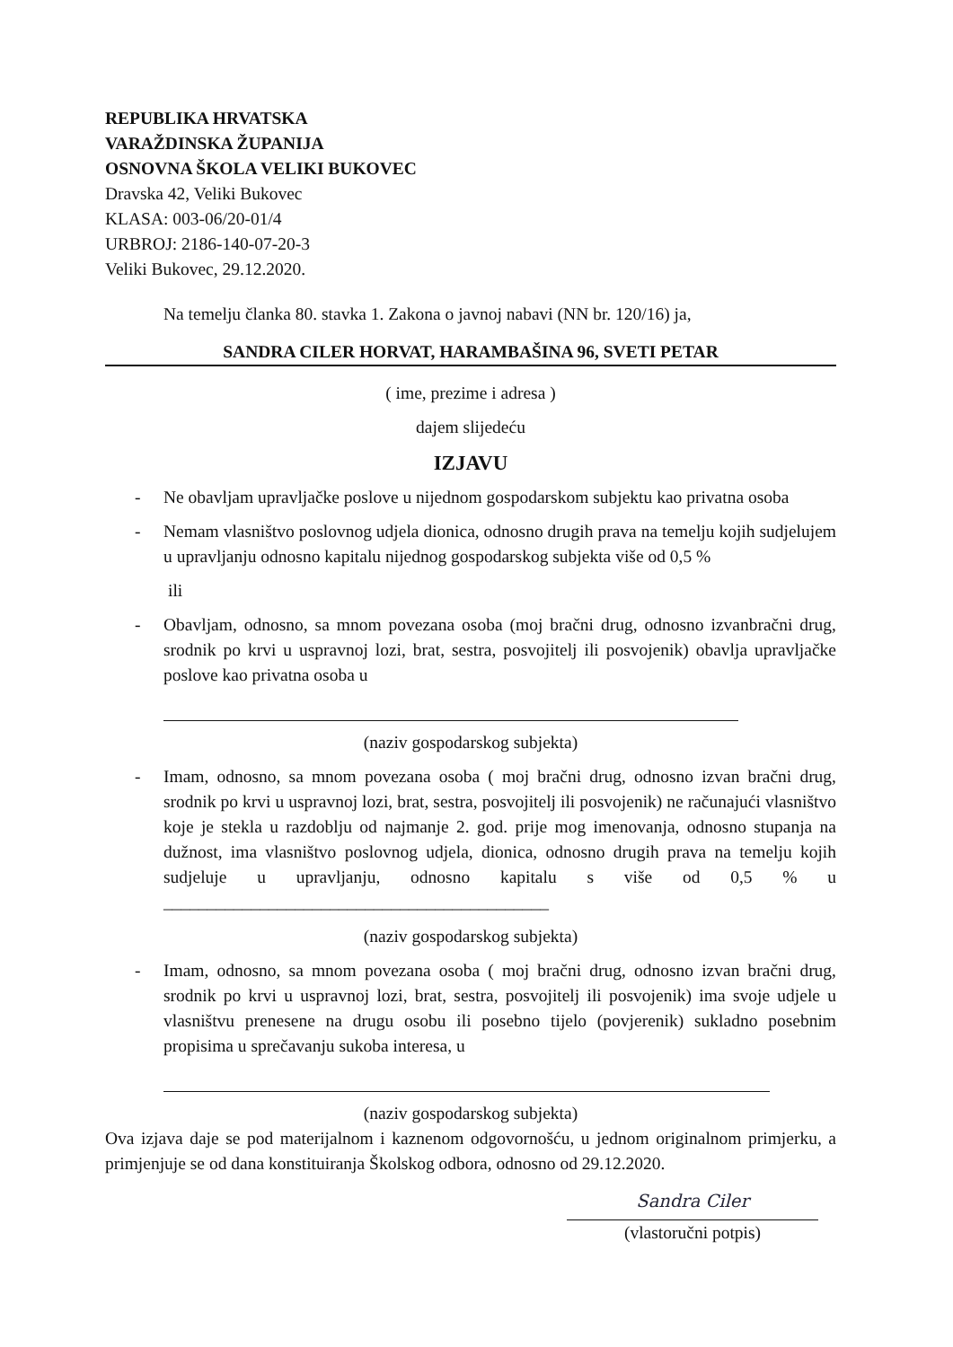REPUBLIKA HRVATSKA
VARAŽDINSKA ŽUPANIJA
OSNOVNA ŠKOLA VELIKI BUKOVEC
Dravska 42, Veliki Bukovec
KLASA: 003-06/20-01/4
URBROJ: 2186-140-07-20-3
Veliki Bukovec, 29.12.2020.
Na temelju članka 80. stavka 1. Zakona o javnoj nabavi (NN br. 120/16) ja,
SANDRA CILER HORVAT, HARAMBAŠINA 96, SVETI PETAR
( ime, prezime i adresa )
dajem slijedeću
IZJAVU
- Ne obavljam upravljačke poslove u nijednom gospodarskom subjektu kao privatna osoba
- Nemam vlasništvo poslovnog udjela dionica, odnosno drugih prava na temelju kojih sudjelujem u upravljanju odnosno kapitalu nijednog gospodarskog subjekta više od 0,5 %
ili
- Obavljam, odnosno, sa mnom povezana osoba (moj bračni drug, odnosno izvanbračni drug, srodnik po krvi u uspravnoj lozi, brat, sestra, posvojitelj ili posvojenik) obavlja upravljačke poslove kao privatna osoba u
(naziv gospodarskog subjekta)
- Imam, odnosno, sa mnom povezana osoba ( moj bračni drug, odnosno izvan bračni drug, srodnik po krvi u uspravnoj lozi, brat, sestra, posvojitelj ili posvojenik) ne računajući vlasništvo koje je stekla u razdoblju od najmanje 2. god. prije mog imenovanja, odnosno stupanja na dužnost, ima vlasništvo poslovnog udjela, dionica, odnosno drugih prava na temelju kojih sudjeluje u upravljanju, odnosno kapitalu s više od 0,5 % u ____________________________________________
(naziv gospodarskog subjekta)
- Imam, odnosno, sa mnom povezana osoba ( moj bračni drug, odnosno izvan bračni drug, srodnik po krvi u uspravnoj lozi, brat, sestra, posvojitelj ili posvojenik) ima svoje udjele u vlasništvu prenesene na drugu osobu ili posebno tijelo (povjerenik) sukladno posebnim propisima u sprečavanju sukoba interesa, u
(naziv gospodarskog subjekta)
Ova izjava daje se pod materijalnom i kaznenom odgovornošću, u jednom originalnom primjerku, a primjenjuje se od dana konstituiranja Školskog odbora, odnosno od 29.12.2020.
Sandra Ciler
(vlastoručni potpis)